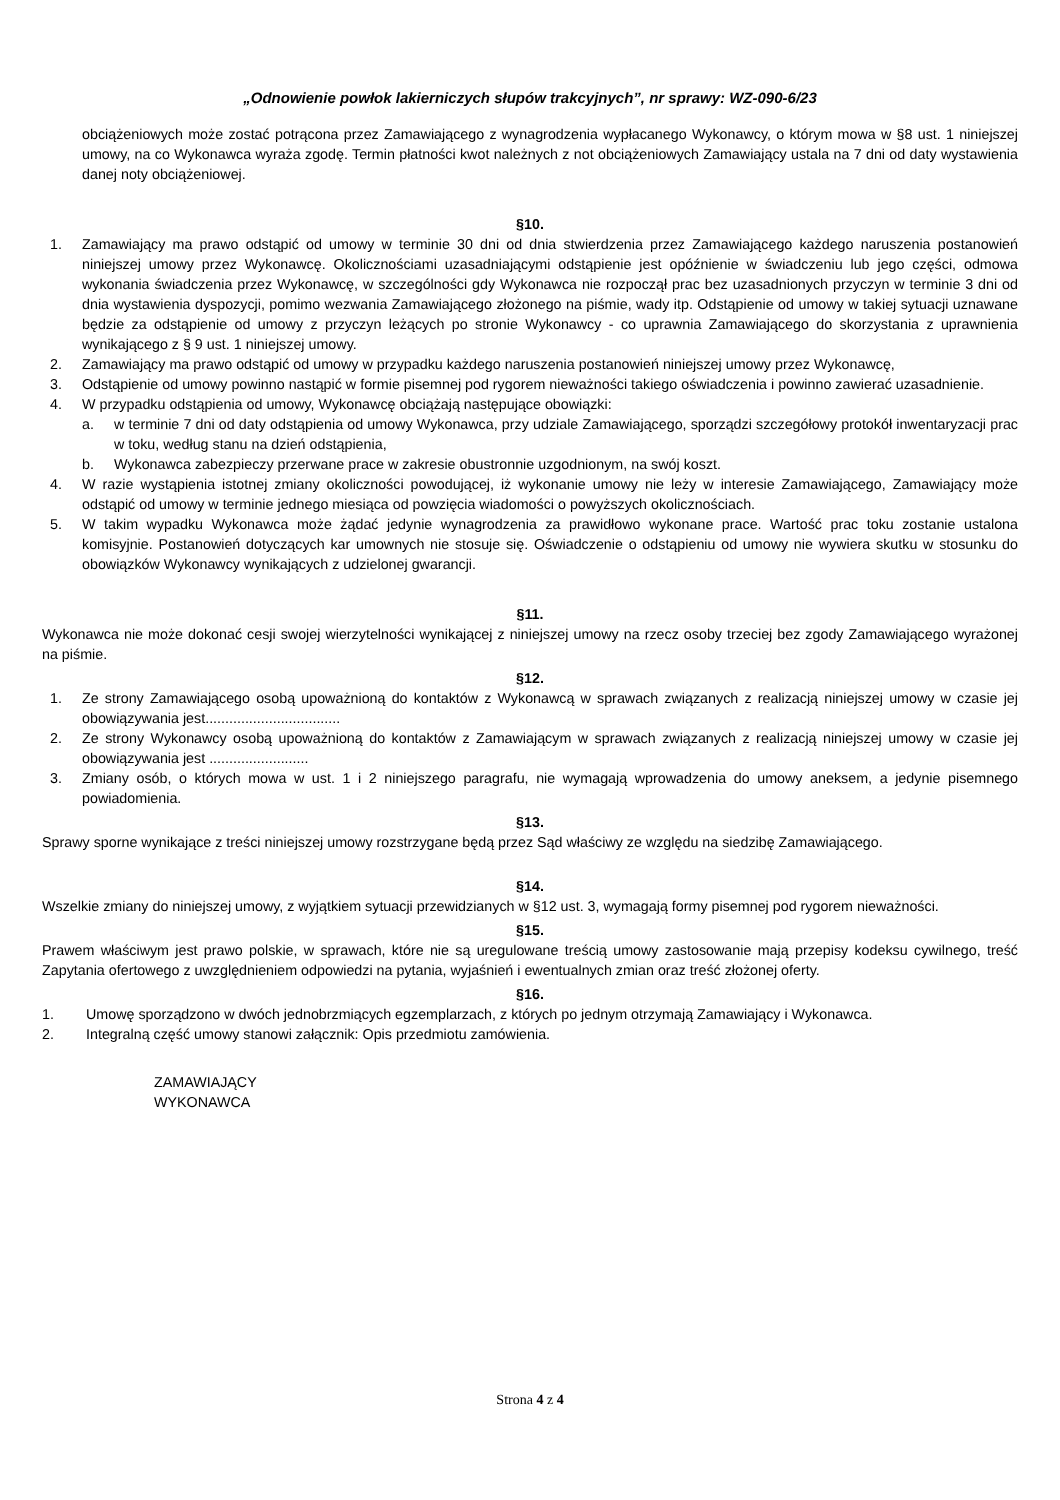„Odnowienie powłok lakierniczych słupów trakcyjnych”, nr sprawy: WZ-090-6/23
obciążeniowych może zostać potrącona przez Zamawiającego z wynagrodzenia wypłacanego Wykonawcy, o którym mowa w §8 ust. 1 niniejszej umowy, na co Wykonawca wyraża zgodę. Termin płatności kwot należnych z not obciążeniowych Zamawiający ustala na 7 dni od daty wystawienia danej noty obciążeniowej.
§10.
1. Zamawiający ma prawo odstąpić od umowy w terminie 30 dni od dnia stwierdzenia przez Zamawiającego każdego naruszenia postanowień niniejszej umowy przez Wykonawcę. Okolicznościami uzasadniającymi odstąpienie jest opóźnienie w świadczeniu lub jego części, odmowa wykonania świadczenia przez Wykonawcę, w szczególności gdy Wykonawca nie rozpoczął prac bez uzasadnionych przyczyn w terminie 3 dni od dnia wystawienia dyspozycji, pomimo wezwania Zamawiającego złożonego na piśmie, wady itp. Odstąpienie od umowy w takiej sytuacji uznawane będzie za odstąpienie od umowy z przyczyn leżących po stronie Wykonawcy - co uprawnia Zamawiającego do skorzystania z uprawnienia wynikającego z § 9 ust. 1 niniejszej umowy.
2. Zamawiający ma prawo odstąpić od umowy w przypadku każdego naruszenia postanowień niniejszej umowy przez Wykonawcę,
3. Odstąpienie od umowy powinno nastąpić w formie pisemnej pod rygorem nieważności takiego oświadczenia i powinno zawierać uzasadnienie.
4. W przypadku odstąpienia od umowy, Wykonawcę obciążają następujące obowiązki:
a. w terminie 7 dni od daty odstąpienia od umowy Wykonawca, przy udziale Zamawiającego, sporządzi szczegółowy protokół inwentaryzacji prac w toku, według stanu na dzień odstąpienia,
b. Wykonawca zabezpieczy przerwane prace w zakresie obustronnie uzgodnionym, na swój koszt.
4. W razie wystąpienia istotnej zmiany okoliczności powodującej, iż wykonanie umowy nie leży w interesie Zamawiającego, Zamawiający może odstąpić od umowy w terminie jednego miesiąca od powzięcia wiadomości o powyższych okolicznościach.
5. W takim wypadku Wykonawca może żądać jedynie wynagrodzenia za prawidłowo wykonane prace. Wartość prac toku zostanie ustalona komisyjnie. Postanowień dotyczących kar umownych nie stosuje się. Oświadczenie o odstąpieniu od umowy nie wywiera skutku w stosunku do obowiązków Wykonawcy wynikających z udzielonej gwarancji.
§11.
Wykonawca nie może dokonać cesji swojej wierzytelności wynikającej z niniejszej umowy na rzecz osoby trzeciej bez zgody Zamawiającego wyrażonej na piśmie.
§12.
1. Ze strony Zamawiającego osobą upoważnioną do kontaktów z Wykonawcą w sprawach związanych z realizacją niniejszej umowy w czasie jej obowiązywania jest..................................
2. Ze strony Wykonawcy osobą upoważnioną do kontaktów z Zamawiającym w sprawach związanych z realizacją niniejszej umowy w czasie jej obowiązywania jest .........................
3. Zmiany osób, o których mowa w ust. 1 i 2 niniejszego paragrafu, nie wymagają wprowadzenia do umowy aneksem, a jedynie pisemnego powiadomienia.
§13.
Sprawy sporne wynikające z treści niniejszej umowy rozstrzygane będą przez Sąd właściwy ze względu na siedzibę Zamawiającego.
§14.
Wszelkie zmiany do niniejszej umowy, z wyjątkiem sytuacji przewidzianych w §12 ust. 3, wymagają formy pisemnej pod rygorem nieważności.
§15.
Prawem właściwym jest prawo polskie, w sprawach, które nie są uregulowane treścią umowy zastosowanie mają przepisy kodeksu cywilnego, treść Zapytania ofertowego z uwzględnieniem odpowiedzi na pytania, wyjaśnień i ewentualnych zmian oraz treść złożonej oferty.
§16.
1. Umowę sporządzono w dwóch jednobrzmiących egzemplarzach, z których po jednym otrzymają Zamawiający i Wykonawca.
2. Integralną część umowy stanowi załącznik: Opis przedmiotu zamówienia.
ZAMAWIAJĄCY
WYKONAWCA
Strona 4 z 4